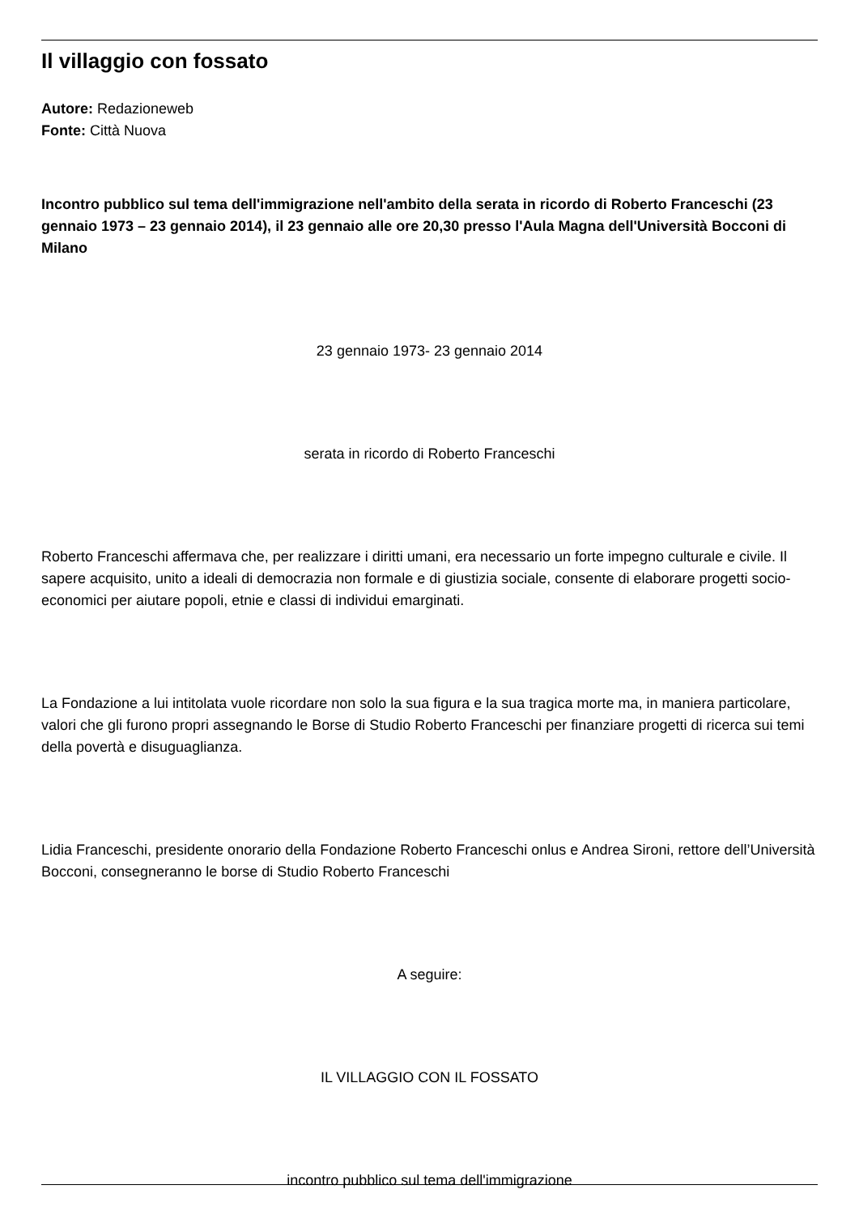Il villaggio con fossato
Autore: Redazioneweb
Fonte: Città Nuova
Incontro pubblico sul tema dell'immigrazione nell'ambito della serata in ricordo di Roberto Franceschi (23 gennaio 1973 – 23 gennaio 2014), il 23 gennaio alle ore 20,30 presso l'Aula Magna dell'Università Bocconi di Milano
23 gennaio 1973- 23 gennaio 2014
serata in ricordo di Roberto Franceschi
Roberto Franceschi affermava che, per realizzare i diritti umani, era necessario un forte impegno culturale e civile. Il sapere acquisito, unito a ideali di democrazia non formale e di giustizia sociale, consente di elaborare progetti socio-economici per aiutare popoli, etnie e classi di individui emarginati.
La Fondazione a lui intitolata vuole ricordare non solo la sua figura e la sua tragica morte ma, in maniera particolare, valori che gli furono propri assegnando le Borse di Studio Roberto Franceschi per finanziare progetti di ricerca sui temi della povertà e disuguaglianza.
Lidia Franceschi, presidente onorario della Fondazione Roberto Franceschi onlus e Andrea Sironi, rettore dell’Università Bocconi, consegneranno le borse di Studio Roberto Franceschi
A seguire:
IL VILLAGGIO CON IL FOSSATO
incontro pubblico sul tema dell'immigrazione